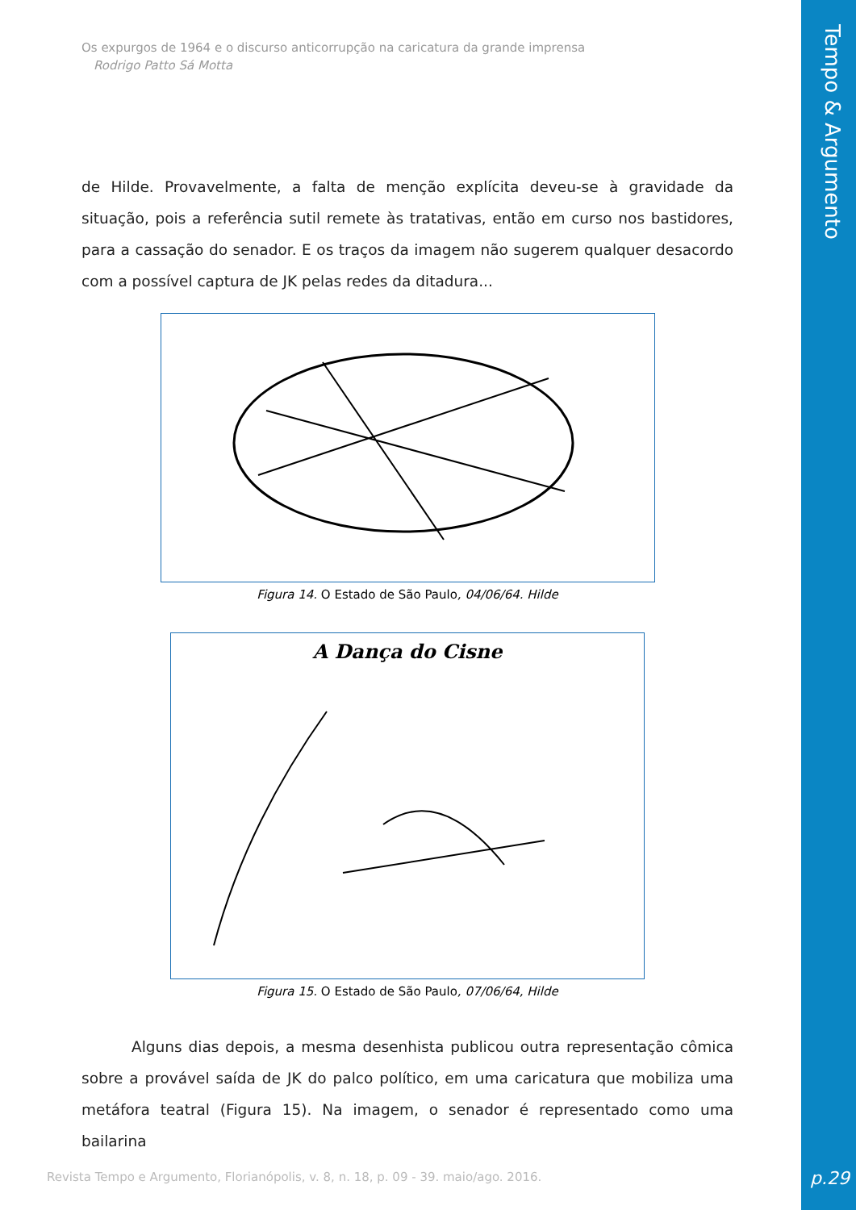Tempo & Argumento
p.29
Os expurgos de 1964 e o discurso anticorrupção na caricatura da grande imprensa
Rodrigo Patto Sá Motta
de Hilde. Provavelmente, a falta de menção explícita deveu-se à gravidade da situação, pois a referência sutil remete às tratativas, então em curso nos bastidores, para a cassação do senador. E os traços da imagem não sugerem qualquer desacordo com a possível captura de JK pelas redes da ditadura...
Figura 14. O Estado de São Paulo, 04/06/64. Hilde
A Dança do Cisne
Figura 15. O Estado de São Paulo, 07/06/64, Hilde
Alguns dias depois, a mesma desenhista publicou outra representação cômica sobre a provável saída de JK do palco político, em uma caricatura que mobiliza uma metáfora teatral (Figura 15). Na imagem, o senador é representado como uma bailarina
Revista Tempo e Argumento, Florianópolis, v. 8, n. 18, p. 09 - 39. maio/ago. 2016.